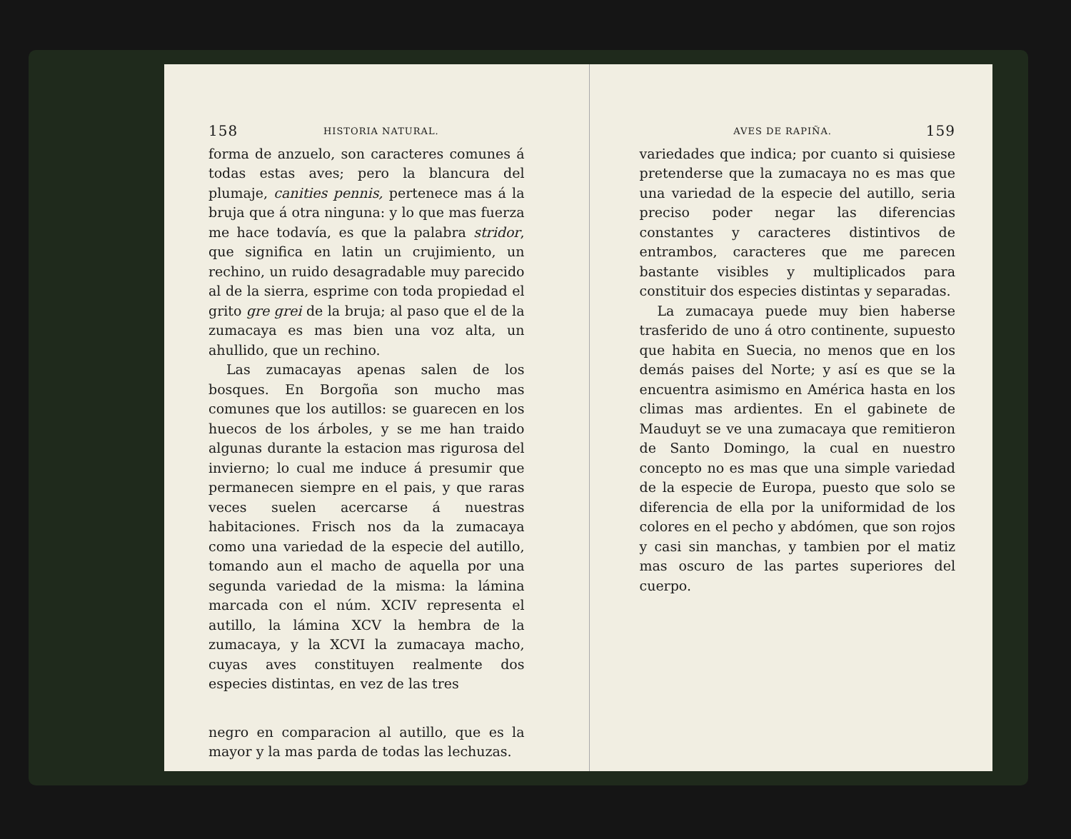158 HISTORIA NATURAL.
forma de anzuelo, son caracteres comunes á todas estas aves; pero la blancura del plumaje, canities pennis, pertenece mas á la bruja que á otra ninguna: y lo que mas fuerza me hace todavía, es que la palabra stridor, que significa en latin un crujimiento, un rechino, un ruido desagradable muy parecido al de la sierra, esprime con toda propiedad el grito gre grei de la bruja; al paso que el de la zumacaya es mas bien una voz alta, un ahullido, que un rechino.
Las zumacayas apenas salen de los bosques. En Borgoña son mucho mas comunes que los autillos: se guarecen en los huecos de los árboles, y se me han traido algunas durante la estacion mas rigurosa del invierno; lo cual me induce á presumir que permanecen siempre en el pais, y que raras veces suelen acercarse á nuestras habitaciones. Frisch nos da la zumacaya como una variedad de la especie del autillo, tomando aun el macho de aquella por una segunda variedad de la misma: la lámina marcada con el núm. XCIV representa el autillo, la lámina XCV la hembra de la zumacaya, y la XCVI la zumacaya macho, cuyas aves constituyen realmente dos especies distintas, en vez de las tres
negro en comparacion al autillo, que es la mayor y la mas parda de todas las lechuzas.
AVES DE RAPIÑA. 159
variedades que indica; por cuanto si quisiese pretenderse que la zumacaya no es mas que una variedad de la especie del autillo, seria preciso poder negar las diferencias constantes y caracteres distintivos de entrambos, caracteres que me parecen bastante visibles y multiplicados para constituir dos especies distintas y separadas.
La zumacaya puede muy bien haberse trasferido de uno á otro continente, supuesto que habita en Suecia, no menos que en los demás paises del Norte; y así es que se la encuentra asimismo en América hasta en los climas mas ardientes. En el gabinete de Mauduyt se ve una zumacaya que remitieron de Santo Domingo, la cual en nuestro concepto no es mas que una simple variedad de la especie de Europa, puesto que solo se diferencia de ella por la uniformidad de los colores en el pecho y abdómen, que son rojos y casi sin manchas, y tambien por el matiz mas oscuro de las partes superiores del cuerpo.